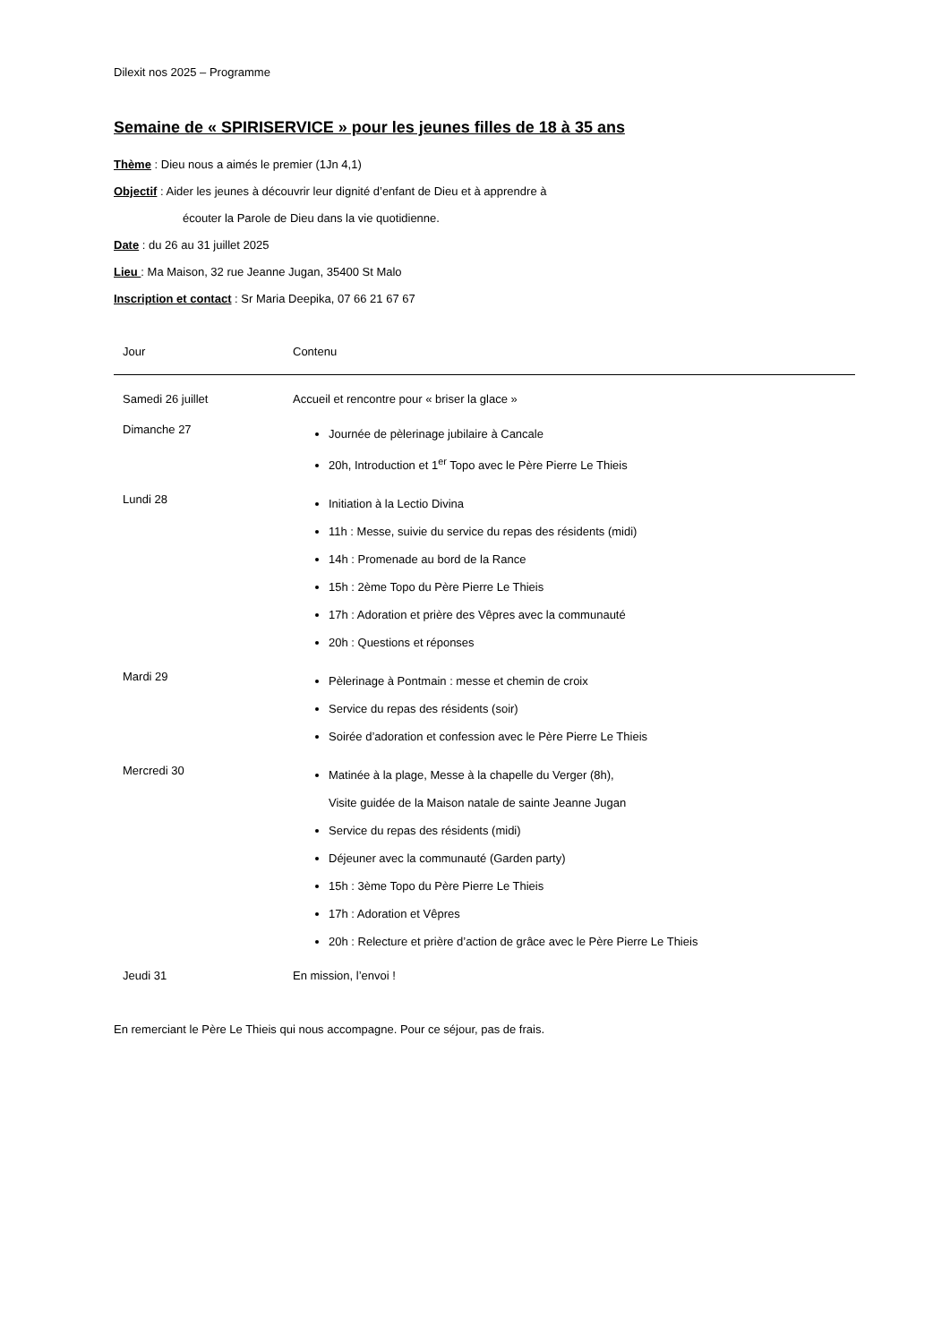Dilexit nos 2025 – Programme
Semaine de « SPIRISERVICE » pour les jeunes filles de 18 à 35 ans
Thème : Dieu nous a aimés le premier (1Jn 4,1)
Objectif : Aider les jeunes à découvrir leur dignité d’enfant de Dieu et à apprendre à
écouter la Parole de Dieu dans la vie quotidienne.
Date : du 26 au 31 juillet 2025
Lieu : Ma Maison, 32 rue Jeanne Jugan, 35400 St Malo
Inscription et contact : Sr Maria Deepika, 07 66 21 67 67
| Jour | Contenu |
| --- | --- |
| Samedi 26 juillet | Accueil et rencontre pour « briser la glace » |
| Dimanche 27 | Journée de pèlerinage jubilaire à Cancale 20h, Introduction et 1<sup>er</sup> Topo avec le Père Pierre Le Thieis |
| Lundi 28 | Initiation à la Lectio Divina 11h : Messe, suivie du service du repas des résidents (midi) 14h : Promenade au bord de la Rance 15h : 2ème Topo du Père Pierre Le Thieis 17h : Adoration et prière des Vêpres avec la communauté 20h : Questions et réponses |
| Mardi 29 | Pèlerinage à Pontmain : messe et chemin de croix Service du repas des résidents (soir) Soirée d’adoration et confession avec le Père Pierre Le Thieis |
| Mercredi 30 | Matinée à la plage, Messe à la chapelle du Verger (8h), Visite guidée de la Maison natale de sainte Jeanne Jugan Service du repas des résidents (midi) Déjeuner avec la communauté (Garden party) 15h : 3ème Topo du Père Pierre Le Thieis 17h : Adoration et Vêpres 20h : Relecture et prière d’action de grâce avec le Père Pierre Le Thieis |
| Jeudi 31 | En mission, l’envoi ! |
En remerciant le Père Le Thieis qui nous accompagne. Pour ce séjour, pas de frais.